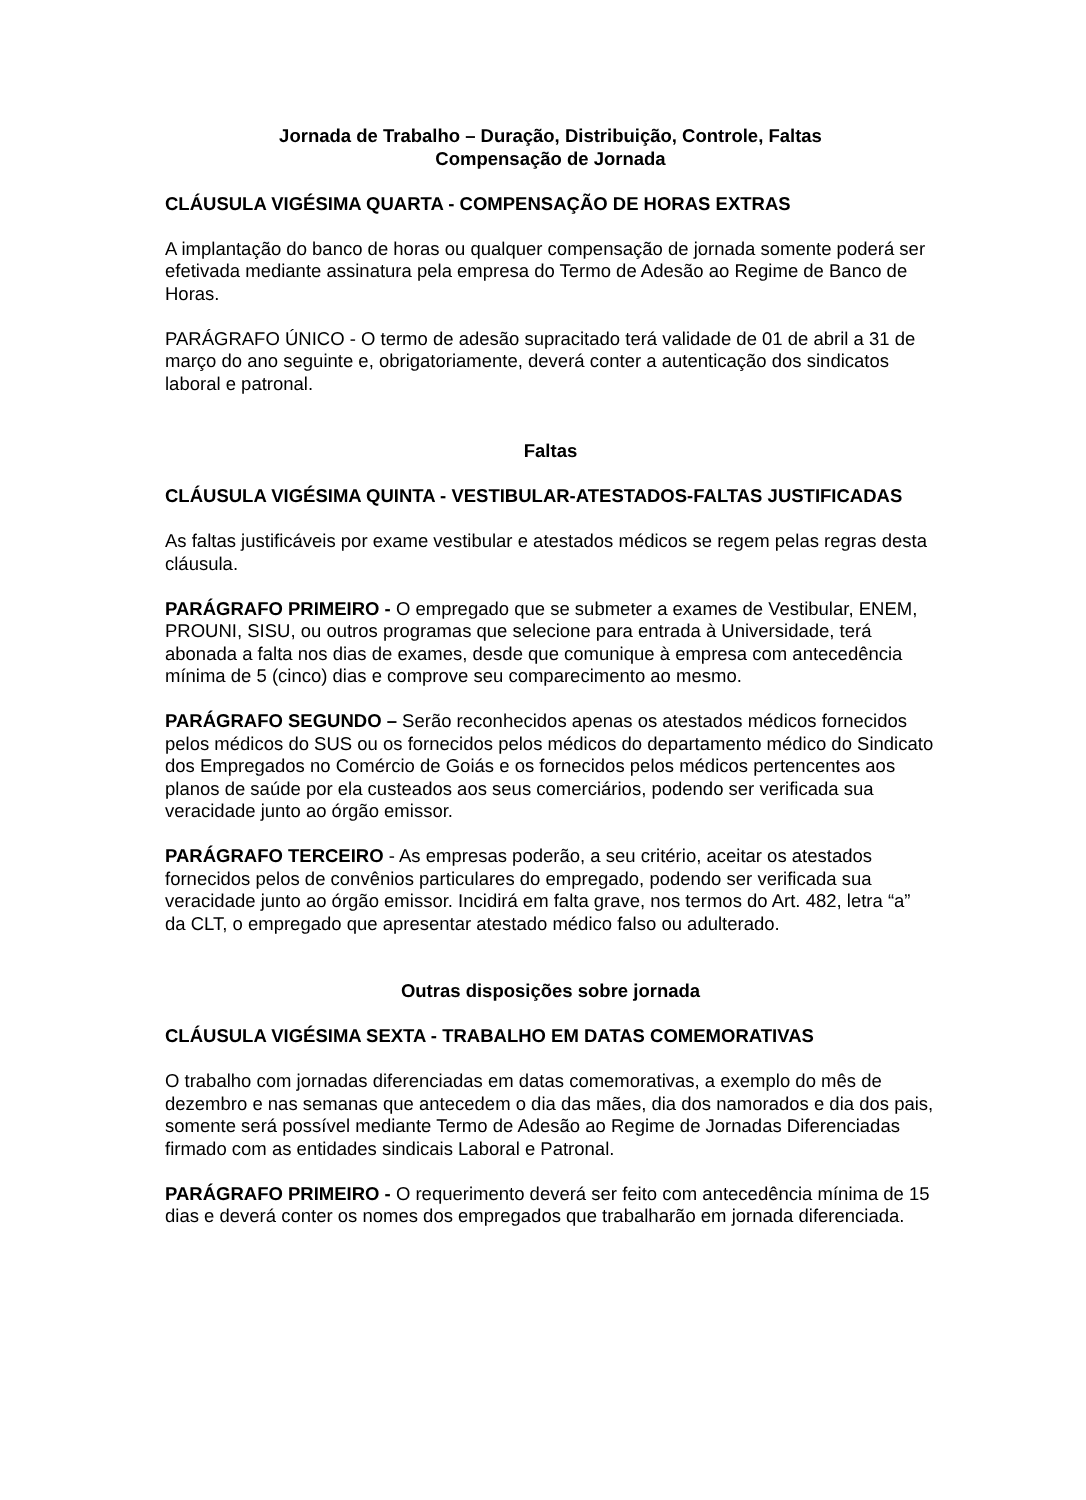Jornada de Trabalho – Duração, Distribuição, Controle, Faltas
Compensação de Jornada
CLÁUSULA VIGÉSIMA QUARTA - COMPENSAÇÃO DE HORAS EXTRAS
A implantação do banco de horas ou qualquer compensação de jornada somente poderá ser efetivada mediante assinatura pela empresa do Termo de Adesão ao Regime de Banco de Horas.
PARÁGRAFO ÚNICO - O termo de adesão supracitado terá validade de 01 de abril a 31 de março do ano seguinte e, obrigatoriamente, deverá conter a autenticação dos sindicatos laboral e patronal.
Faltas
CLÁUSULA VIGÉSIMA QUINTA - VESTIBULAR-ATESTADOS-FALTAS JUSTIFICADAS
As faltas justificáveis por exame vestibular e atestados médicos se regem pelas regras desta cláusula.
PARÁGRAFO PRIMEIRO - O empregado que se submeter a exames de Vestibular, ENEM, PROUNI, SISU, ou outros programas que selecione para entrada à Universidade, terá abonada a falta nos dias de exames, desde que comunique à empresa com antecedência mínima de 5 (cinco) dias e comprove seu comparecimento ao mesmo.
PARÁGRAFO SEGUNDO – Serão reconhecidos apenas os atestados médicos fornecidos pelos médicos do SUS ou os fornecidos pelos médicos do departamento médico do Sindicato dos Empregados no Comércio de Goiás e os fornecidos pelos médicos pertencentes aos planos de saúde por ela custeados aos seus comerciários, podendo ser verificada sua veracidade junto ao órgão emissor.
PARÁGRAFO TERCEIRO - As empresas poderão, a seu critério, aceitar os atestados fornecidos pelos de convênios particulares do empregado, podendo ser verificada sua veracidade junto ao órgão emissor. Incidirá em falta grave, nos termos do Art. 482, letra “a” da CLT, o empregado que apresentar atestado médico falso ou adulterado.
Outras disposições sobre jornada
CLÁUSULA VIGÉSIMA SEXTA - TRABALHO EM DATAS COMEMORATIVAS
O trabalho com jornadas diferenciadas em datas comemorativas, a exemplo do mês de dezembro e nas semanas que antecedem o dia das mães, dia dos namorados e dia dos pais, somente será possível mediante Termo de Adesão ao Regime de Jornadas Diferenciadas firmado com as entidades sindicais Laboral e Patronal.
PARÁGRAFO PRIMEIRO - O requerimento deverá ser feito com antecedência mínima de 15 dias e deverá conter os nomes dos empregados que trabalharão em jornada diferenciada.